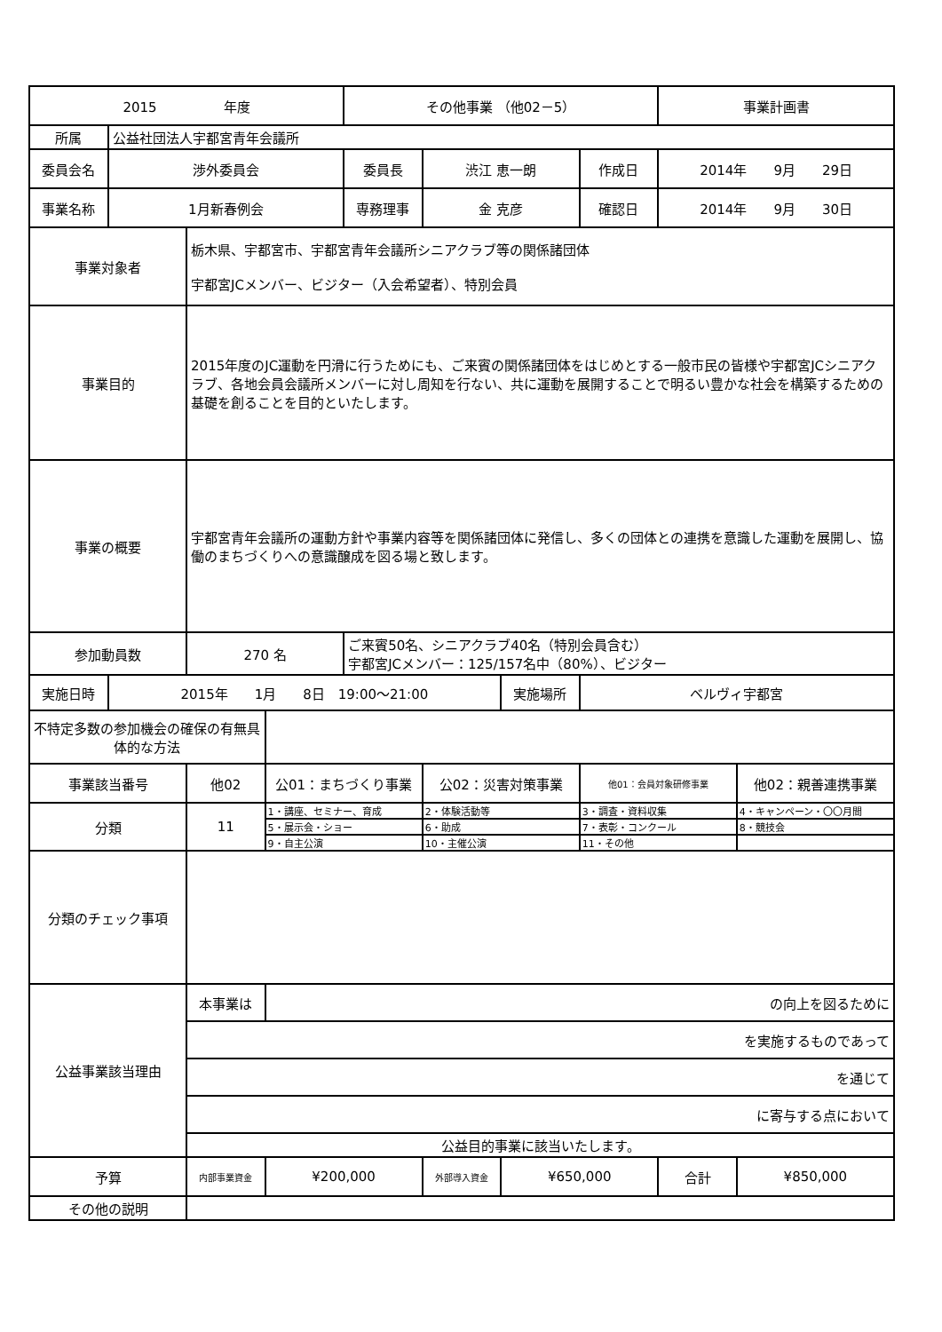| 2015 年度 | | | | その他事業 （他02－5） | | | | 事業計画書 | |
| 所属 | 公益社団法人宇都宮青年会議所 | | | | | | | | |
| 委員会名 | 渉外委員会 | | | 委員長 | 渋江 恵一朗 | | 作成日 | 2014年 9月 29日 | |
| 事業名称 | 1月新春例会 | | | 専務理事 | 金 克彦 | | 確認日 | 2014年 9月 30日 | |
| 事業対象者 | | 栃木県、宇都宮市、宇都宮青年会議所シニアクラブ等の関係諸団体 宇都宮JCメンバー、ビジター（入会希望者）、特別会員 | | | | | | | |
| 事業目的 | | 2015年度のJC運動を円滑に行うためにも、ご来賓の関係諸団体をはじめとする一般市民の皆様や宇都宮JCシニアクラブ、各地会員会議所メンバーに対し周知を行ない、共に運動を展開することで明るい豊かな社会を構築するための基礎を創ることを目的といたします。 | | | | | | | |
| 事業の概要 | | 宇都宮青年会議所の運動方針や事業内容等を関係諸団体に発信し、多くの団体との連携を意識した運動を展開し、協働のまちづくりへの意識醸成を図る場と致します。 | | | | | | | |
| 参加動員数 | | 270 名 | | ご来賓50名、シニアクラブ40名（特別会員含む） 宇都宮JCメンバー：125/157名中（80%）、ビジター | | | | | |
| 実施日時 | 2015年 1月 8日 19:00～21:00 | | | | | 実施場所 | ベルヴィ宇都宮 | | |
| 不特定多数の参加機会の確保の有無具体的な方法 | | | | | | | | | |
| 事業該当番号 | | 他02 | 公01：まちづくり事業 | | 公02：災害対策事業 | | 他01：会員対象研修事業 | | 他02：親善連携事業 |
| 分類 | | 11 | 1・講座、セミナー、育成 | | 2・体験活動等 | | 3・調査・資料収集 | | 4・キャンペーン・〇〇月間 |
| | | | 5・展示会・ショー | | 6・助成 | | 7・表彰・コンクール | | 8・競技会 |
| | | | 9・自主公演 | | 10・主催公演 | | 11・その他 | | |
| 分類のチェック事項 | | | | | | | | | |
| 公益事業該当理由 | | 本事業は | の向上を図るために | | | | | | |
| | | を実施するものであって | | | | | | | |
| | | を通じて | | | | | | | |
| | | に寄与する点において | | | | | | | |
| | | 公益目的事業に該当いたします。 | | | | | | | |
| 予算 | | 内部事業資金 | ¥200,000 | | 外部導入資金 | ¥650,000 | | 合計 | ¥850,000 |
| その他の説明 | | | | | | | | | |